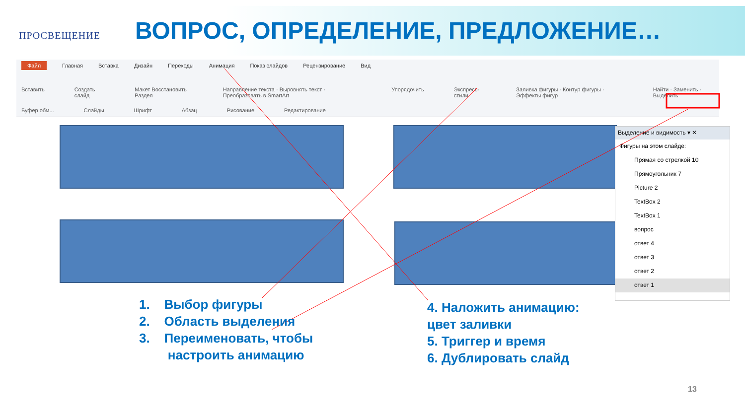ПРОСВЕЩЕНИЕ
ВОПРОС, ОПРЕДЕЛЕНИЕ, ПРЕДЛОЖЕНИЕ…
Файл Главная Вставка Дизайн Переходы Анимация Показ слайдов Рецензирование Вид
Вставить Создать слайд Макет Восстановить Раздел Направление текста · Выровнять текст · Преобразовать в SmartArt Упорядочить Экспресс-стили Заливка фигуры · Контур фигуры · Эффекты фигур Найти · Заменить · Выделить
Буфер обм... Слайды Шрифт Абзац Рисование Редактирование
Выделение и видимость ▾ ✕
Фигуры на этом слайде:
Прямая со стрелкой 10
Прямоугольник 7
Picture 2
TextBox 2
TextBox 1
вопрос
ответ 4
ответ 3
ответ 2
ответ 1
1. Выбор фигуры
2. Область выделения
3. Переименовать, чтобы
настроить анимацию
4. Наложить анимацию:
цвет заливки
5. Триггер и время
6. Дублировать слайд
13